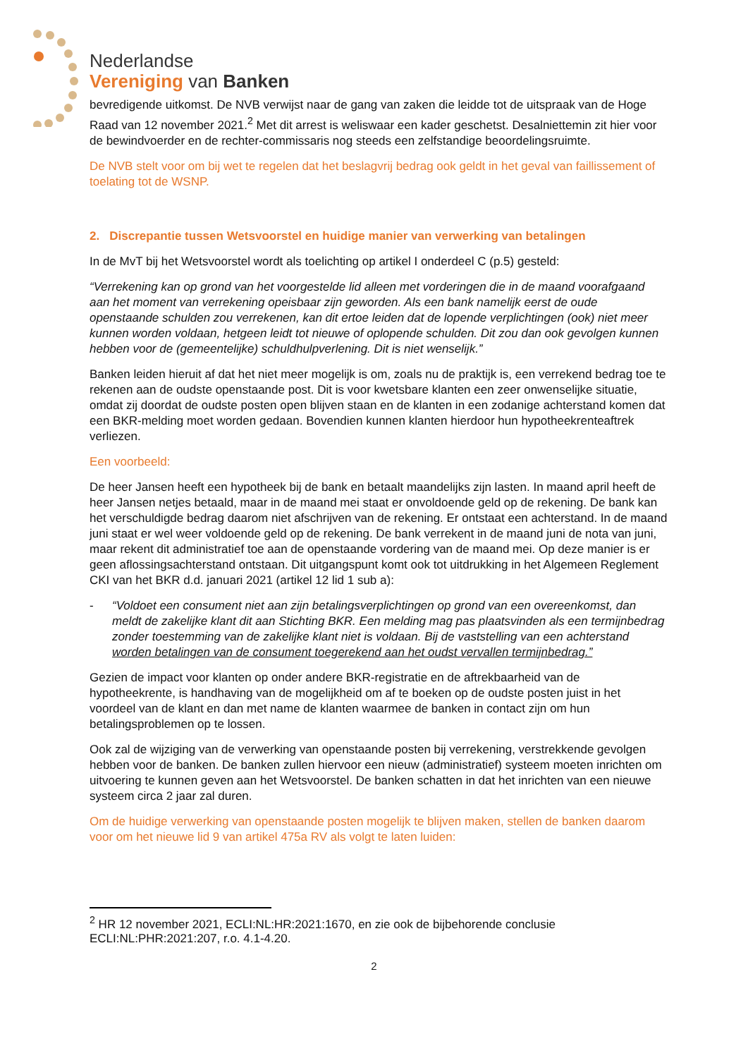Nederlandse
Vereniging van Banken
bevredigende uitkomst. De NVB verwijst naar de gang van zaken die leidde tot de uitspraak van de Hoge Raad van 12 november 2021.<sup>2</sup> Met dit arrest is weliswaar een kader geschetst. Desalniettemin zit hier voor de bewindvoerder en de rechter-commissaris nog steeds een zelfstandige beoordelingsruimte.
De NVB stelt voor om bij wet te regelen dat het beslagvrij bedrag ook geldt in het geval van faillissement of toelating tot de WSNP.
2. Discrepantie tussen Wetsvoorstel en huidige manier van verwerking van betalingen
In de MvT bij het Wetsvoorstel wordt als toelichting op artikel I onderdeel C (p.5) gesteld:
“Verrekening kan op grond van het voorgestelde lid alleen met vorderingen die in de maand voorafgaand aan het moment van verrekening opeisbaar zijn geworden. Als een bank namelijk eerst de oude openstaande schulden zou verrekenen, kan dit ertoe leiden dat de lopende verplichtingen (ook) niet meer kunnen worden voldaan, hetgeen leidt tot nieuwe of oplopende schulden. Dit zou dan ook gevolgen kunnen hebben voor de (gemeentelijke) schuldhulpverlening. Dit is niet wenselijk.”
Banken leiden hieruit af dat het niet meer mogelijk is om, zoals nu de praktijk is, een verrekend bedrag toe te rekenen aan de oudste openstaande post. Dit is voor kwetsbare klanten een zeer onwenselijke situatie, omdat zij doordat de oudste posten open blijven staan en de klanten in een zodanige achterstand komen dat een BKR-melding moet worden gedaan. Bovendien kunnen klanten hierdoor hun hypotheekrenteaftrek verliezen.
Een voorbeeld:
De heer Jansen heeft een hypotheek bij de bank en betaalt maandelijks zijn lasten. In maand april heeft de heer Jansen netjes betaald, maar in de maand mei staat er onvoldoende geld op de rekening. De bank kan het verschuldigde bedrag daarom niet afschrijven van de rekening. Er ontstaat een achterstand. In de maand juni staat er wel weer voldoende geld op de rekening. De bank verrekent in de maand juni de nota van juni, maar rekent dit administratief toe aan de openstaande vordering van de maand mei. Op deze manier is er geen aflossingsachterstand ontstaan. Dit uitgangspunt komt ook tot uitdrukking in het Algemeen Reglement CKI van het BKR d.d. januari 2021 (artikel 12 lid 1 sub a):
- “Voldoet een consument niet aan zijn betalingsverplichtingen op grond van een overeenkomst, dan meldt de zakelijke klant dit aan Stichting BKR. Een melding mag pas plaatsvinden als een termijnbedrag zonder toestemming van de zakelijke klant niet is voldaan. Bij de vaststelling van een achterstand worden betalingen van de consument toegerekend aan het oudst vervallen termijnbedrag.”
Gezien de impact voor klanten op onder andere BKR-registratie en de aftrekbaarheid van de hypotheekrente, is handhaving van de mogelijkheid om af te boeken op de oudste posten juist in het voordeel van de klant en dan met name de klanten waarmee de banken in contact zijn om hun betalingsproblemen op te lossen.
Ook zal de wijziging van de verwerking van openstaande posten bij verrekening, verstrekkende gevolgen hebben voor de banken. De banken zullen hiervoor een nieuw (administratief) systeem moeten inrichten om uitvoering te kunnen geven aan het Wetsvoorstel. De banken schatten in dat het inrichten van een nieuwe systeem circa 2 jaar zal duren.
Om de huidige verwerking van openstaande posten mogelijk te blijven maken, stellen de banken daarom voor om het nieuwe lid 9 van artikel 475a RV als volgt te laten luiden:
<sup>2</sup> HR 12 november 2021, ECLI:NL:HR:2021:1670, en zie ook de bijbehorende conclusie ECLI:NL:PHR:2021:207, r.o. 4.1-4.20.
2